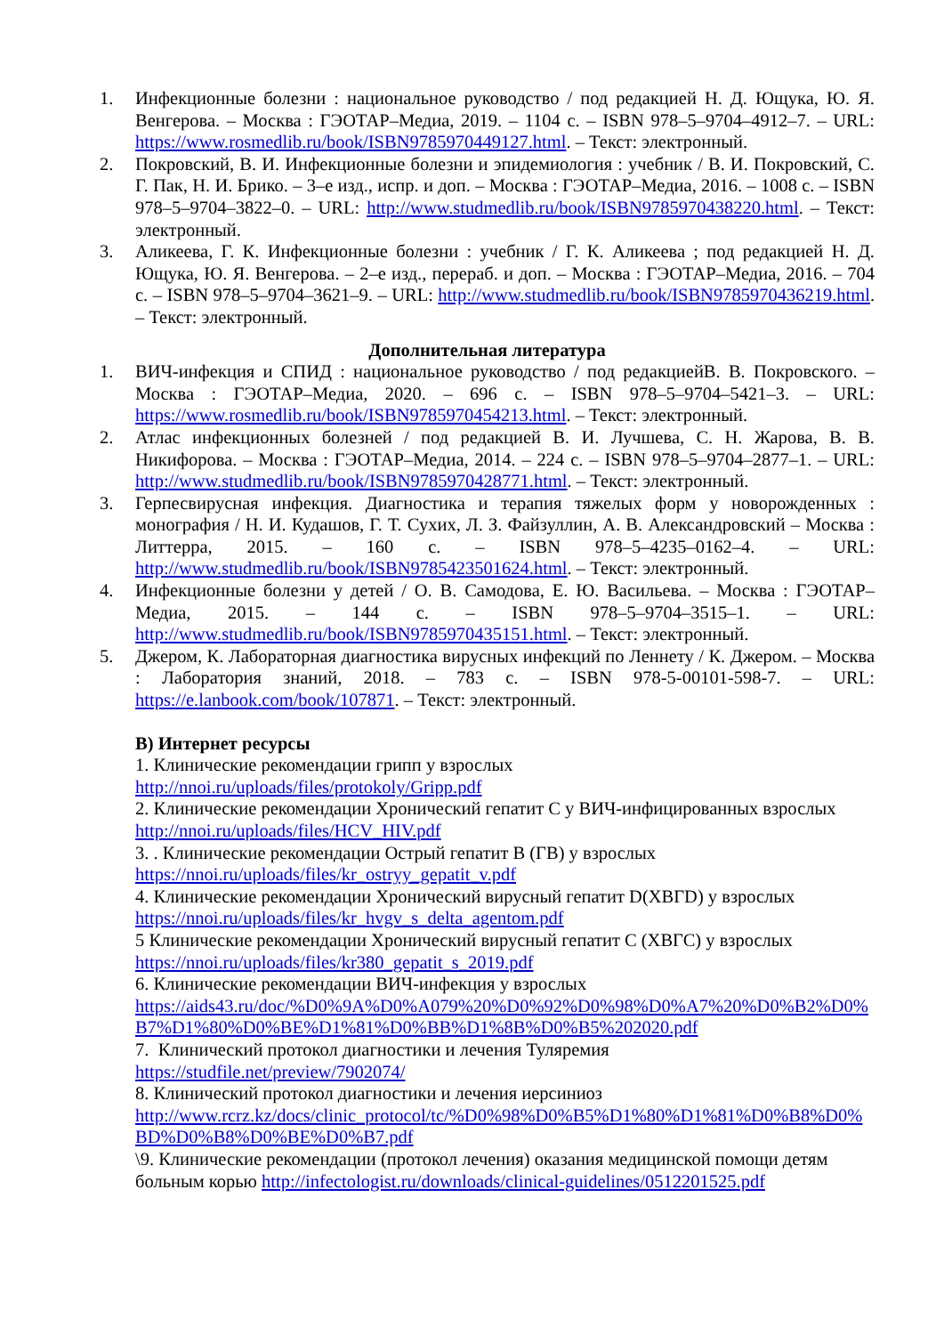1. Инфекционные болезни : национальное руководство / под редакцией Н. Д. Ющука, Ю. Я. Венгерова. – Москва : ГЭОТАР–Медиа, 2019. – 1104 с. – ISBN 978–5–9704–4912–7. – URL: https://www.rosmedlib.ru/book/ISBN9785970449127.html. – Текст: электронный.
2. Покровский, В. И. Инфекционные болезни и эпидемиология : учебник / В. И. Покровский, С. Г. Пак, Н. И. Брико. – 3–е изд., испр. и доп. – Москва : ГЭОТАР–Медиа, 2016. – 1008 с. – ISBN 978–5–9704–3822–0. – URL: http://www.studmedlib.ru/book/ISBN9785970438220.html. – Текст: электронный.
3. Аликеева, Г. К. Инфекционные болезни : учебник / Г. К. Аликеева ; под редакцией Н. Д. Ющука, Ю. Я. Венгерова. – 2–е изд., перераб. и доп. – Москва : ГЭОТАР–Медиа, 2016. – 704 с. – ISBN 978–5–9704–3621–9. – URL: http://www.studmedlib.ru/book/ISBN9785970436219.html. – Текст: электронный.
Дополнительная литература
1. ВИЧ-инфекция и СПИД : национальное руководство / под редакциейВ. В. Покровского. – Москва : ГЭОТАР–Медиа, 2020. – 696 с. – ISBN 978–5–9704–5421–3. – URL: https://www.rosmedlib.ru/book/ISBN9785970454213.html. – Текст: электронный.
2. Атлас инфекционных болезней / под редакцией В. И. Лучшева, С. Н. Жарова, В. В. Никифорова. – Москва : ГЭОТАР–Медиа, 2014. – 224 с. – ISBN 978–5–9704–2877–1. – URL: http://www.studmedlib.ru/book/ISBN9785970428771.html. – Текст: электронный.
3. Герпесвирусная инфекция. Диагностика и терапия тяжелых форм у новорожденных : монография / Н. И. Кудашов, Г. Т. Сухих, Л. З. Файзуллин, А. В. Александровский – Москва : Литтерра, 2015. – 160 с. – ISBN 978–5–4235–0162–4. – URL: http://www.studmedlib.ru/book/ISBN9785423501624.html. – Текст: электронный.
4. Инфекционные болезни у детей / О. В. Самодова, Е. Ю. Васильева. – Москва : ГЭОТАР–Медиа, 2015. – 144 с. – ISBN 978–5–9704–3515–1. – URL: http://www.studmedlib.ru/book/ISBN9785970435151.html. – Текст: электронный.
5. Джером, К. Лабораторная диагностика вирусных инфекций по Леннету / К. Джером. – Москва : Лаборатория знаний, 2018. – 783 с. – ISBN 978-5-00101-598-7. – URL: https://e.lanbook.com/book/107871. – Текст: электронный.
В) Интернет ресурсы
1. Клинические рекомендации грипп у взрослых
http://nnoi.ru/uploads/files/protokoly/Gripp.pdf
2. Клинические рекомендации Хронический гепатит С у ВИЧ-инфицированных взрослых
http://nnoi.ru/uploads/files/HCV_HIV.pdf
3. . Клинические рекомендации Острый гепатит В (ГВ) у взрослых
https://nnoi.ru/uploads/files/kr_ostryy_gepatit_v.pdf
4. Клинические рекомендации Хронический вирусный гепатит D(ХВГD) у взрослых
https://nnoi.ru/uploads/files/kr_hvgv_s_delta_agentom.pdf
5 Клинические рекомендации Хронический вирусный гепатит С (ХВГС) у взрослых
https://nnoi.ru/uploads/files/kr380_gepatit_s_2019.pdf
6. Клинические рекомендации ВИЧ-инфекция у взрослых
https://aids43.ru/doc/%D0%9A%D0%A079%20%D0%92%D0%98%D0%A7%20%D0%B2%D0%B7%D1%80%D0%BE%D1%81%D0%BB%D1%8B%D0%B5%202020.pdf
7. Клинический протокол диагностики и лечения Туляремия
https://studfile.net/preview/7902074/
8. Клинический протокол диагностики и лечения иерсиниоз
http://www.rcrz.kz/docs/clinic_protocol/tc/%D0%98%D0%B5%D1%80%D1%81%D0%B8%D0%BD%D0%B8%D0%BE%D0%B7.pdf
\9. Клинические рекомендации (протокол лечения) оказания медицинской помощи детям больным корью http://infectologist.ru/downloads/clinical-guidelines/0512201525.pdf